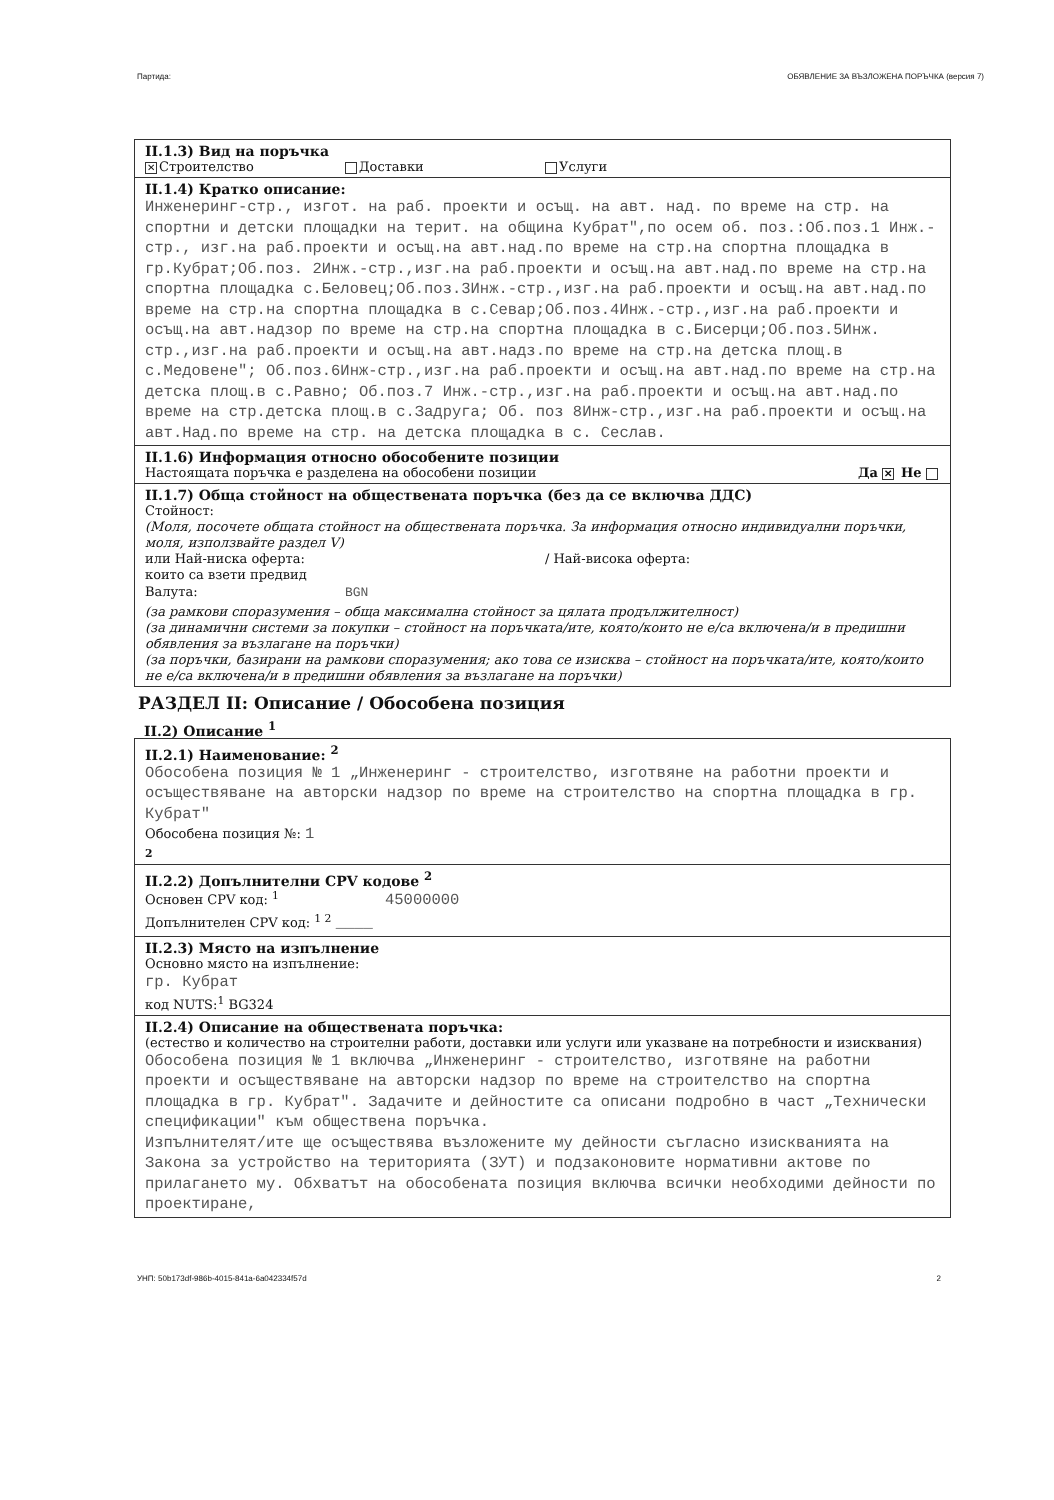Партида: ОБЯВЛЕНИЕ ЗА ВЪЗЛОЖЕНА ПОРЪЧКА (версия 7)
II.1.3) Вид на поръчка
✕ Строителство Доставки Услуги
II.1.4) Кратко описание:
Инженеринг-стр., изгот. на раб. проекти и осъщ. на авт. над. по време на стр. на спортни и детски площадки на терит. на община Кубрат",по осем об. поз.:Об.поз.1 Инж.-стр., изг.на раб.проекти и осъщ.на авт.над.по време на стр.на спортна площадка в гр.Кубрат;Об.поз. 2Инж.-стр.,изг.на раб.проекти и осъщ.на авт.над.по време на стр.на спортна площадка с.Беловец;Об.поз.3Инж.-стр.,изг.на раб.проекти и осъщ.на авт.над.по време на стр.на спортна площадка в с.Севар;Об.поз.4Инж.-стр.,изг.на раб.проекти и осъщ.на авт.надзор по време на стр.на спортна площадка в с.Бисерци;Об.поз.5Инж. стр.,изг.на раб.проекти и осъщ.на авт.надз.по време на стр.на детска площ.в с.Медовене"; Об.поз.6Инж-стр.,изг.на раб.проекти и осъщ.на авт.над.по време на стр.на детска площ.в с.Равно; Об.поз.7 Инж.-стр.,изг.на раб.проекти и осъщ.на авт.над.по време на стр.детска площ.в с.Задруга; Об. поз 8Инж-стр.,изг.на раб.проекти и осъщ.на авт.Над.по време на стр. на детска площадка в с. Сеслав.
II.1.6) Информация относно обособените позиции
Настоящата поръчка е разделена на обособени позиции Да ✕ Не
II.1.7) Обща стойност на обществената поръчка (без да се включва ДДС)
Стойност:
(Моля, посочете общата стойност на обществената поръчка. За информация относно индивидуални поръчки, моля, използвайте раздел V)
или Най-ниска оферта: / Най-висока оферта:
които са взети предвид
Валута: BGN
(за рамкови споразумения – обща максимална стойност за цялата продължителност)
(за динамични системи за покупки – стойност на поръчката/ите, която/които не е/са включена/и в предишни обявления за възлагане на поръчки)
(за поръчки, базирани на рамкови споразумения; ако това се изисква – стойност на поръчката/ите, която/които не е/са включена/и в предишни обявления за възлагане на поръчки)
РАЗДЕЛ II: Описание / Обособена позиция
II.2) Описание <sup>1</sup>
II.2.1) Наименование: <sup>2</sup>
Обособена позиция № 1 „Инженеринг - строителство, изготвяне на работни проекти и осъществяване на авторски надзор по време на строителство на спортна площадка в гр. Кубрат"
Обособена позиция №: 1
2
II.2.2) Допълнителни CPV кодове <sup>2</sup>
Основен CPV код: <sup>1</sup> 45000000
Допълнителен CPV код: <sup>1 2</sup> ____
II.2.3) Място на изпълнение
Основно място на изпълнение:
гр. Кубрат
код NUTS:<sup>1</sup> BG324
II.2.4) Описание на обществената поръчка:
(естество и количество на строителни работи, доставки или услуги или указване на потребности и изисквания)
Обособена позиция № 1 включва „Инженеринг - строителство, изготвяне на работни проекти и осъществяване на авторски надзор по време на строителство на спортна площадка в гр. Кубрат". Задачите и дейностите са описани подробно в част „Технически спецификации" към обществена поръчка.
Изпълнителят/ите ще осъществява възложените му дейности съгласно изискванията на Закона за устройство на територията (ЗУТ) и подзаконовите нормативни актове по прилагането му. Обхватът на обособената позиция включва всички необходими дейности по проектиране,
УНП: 50b173df-986b-4015-841a-6a042334f57d 2